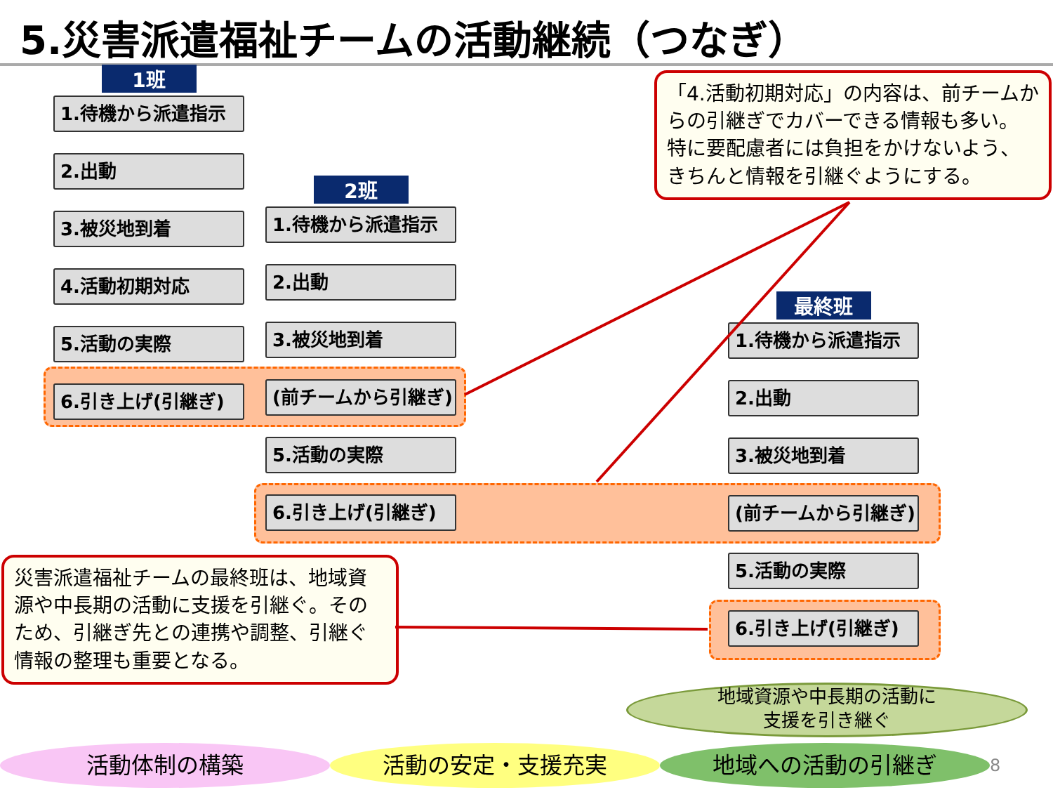5.災害派遣福祉チームの活動継続（つなぎ）
1班
1.待機から派遣指示
2.出動
3.被災地到着
4.活動初期対応
5.活動の実際
6.引き上げ(引継ぎ)
2班
1.待機から派遣指示
2.出動
3.被災地到着
(前チームから引継ぎ)
5.活動の実際
6.引き上げ(引継ぎ)
最終班
1.待機から派遣指示
2.出動
3.被災地到着
(前チームから引継ぎ)
5.活動の実際
6.引き上げ(引継ぎ)
「4.活動初期対応」の内容は、前チームからの引継ぎでカバーできる情報も多い。
特に要配慮者には負担をかけないよう、きちんと情報を引継ぐようにする。
災害派遣福祉チームの最終班は、地域資源や中長期の活動に支援を引継ぐ。そのため、引継ぎ先との連携や調整、引継ぐ情報の整理も重要となる。
地域資源や中長期の活動に
支援を引き継ぐ
活動体制の構築 活動の安定・支援充実 地域への活動の引継ぎ
8